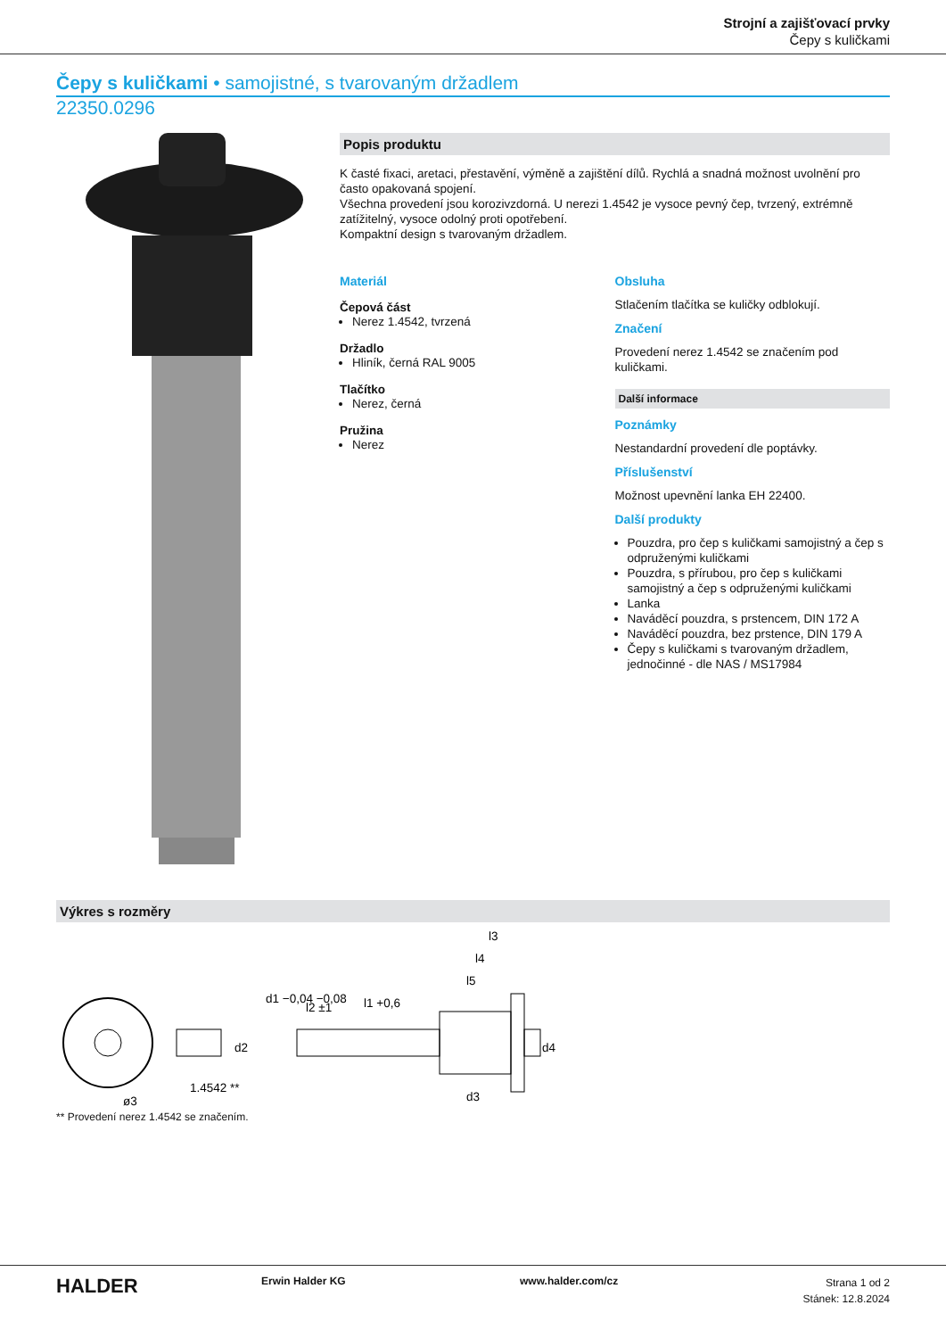Strojní a zajišťovací prvky
Čepy s kuličkami
Čepy s kuličkami • samojistné, s tvarovaným držadlem
22350.0296
Popis produktu
K časté fixaci, aretaci, přestavění, výměně a zajištění dílů. Rychlá a snadná možnost uvolnění pro často opakovaná spojení.
Všechna provedení jsou korozivzdorná. U nerezi 1.4542 je vysoce pevný čep, tvrzený, extrémně zatížitelný, vysoce odolný proti opotřebení.
Kompaktní design s tvarovaným držadlem.
Materiál
Čepová část
Nerez 1.4542, tvrzená
Držadlo
Hliník, černá RAL 9005
Tlačítko
Nerez, černá
Pružina
Nerez
Obsluha
Stlačením tlačítka se kuličky odblokují.
Značení
Provedení nerez 1.4542 se značením pod kuličkami.
Další informace
Poznámky
Nestandardní provedení dle poptávky.
Příslušenství
Možnost upevnění lanka EH 22400.
Další produkty
Pouzdra, pro čep s kuličkami samojistný a čep s odpruženými kuličkami
Pouzdra, s přírubou, pro čep s kuličkami samojistný a čep s odpruženými kuličkami
Lanka
Naváděcí pouzdra, s prstencem, DIN 172 A
Naváděcí pouzdra, bez prstence, DIN 179 A
Čepy s kuličkami s tvarovaným držadlem, jednočinné - dle NAS / MS17984
Výkres s rozměry
l3
l4
l5
l1 +0,6
l2 ±1
d1 −0,04 −0,08
d2
d4
d3
1.4542 **
ø3
** Provedení nerez 1.4542 se značením.
HALDER
Erwin Halder KG www.halder.com/cz
Strana 1 od 2
Stánek: 12.8.2024